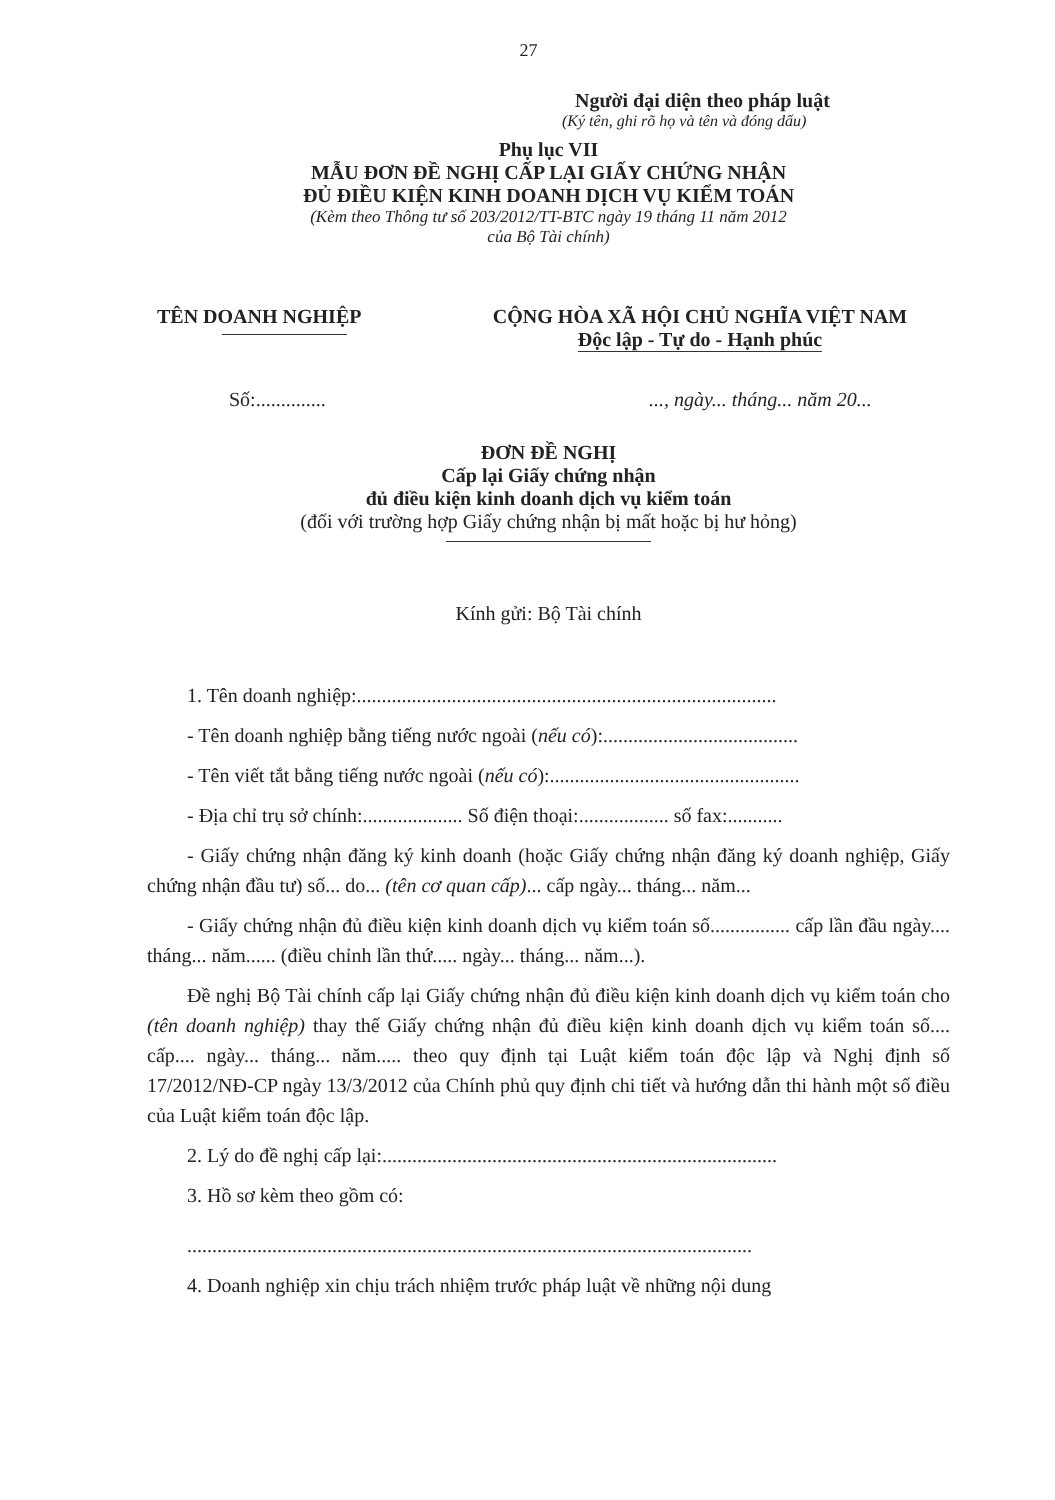27
Người đại diện theo pháp luật
(Ký tên, ghi rõ họ và tên và đóng dấu)
Phụ lục VII
MẪU ĐƠN ĐỀ NGHỊ CẤP LẠI GIẤY CHỨNG NHẬN
ĐỦ ĐIỀU KIỆN KINH DOANH DỊCH VỤ KIỂM TOÁN
(Kèm theo Thông tư số 203/2012/TT-BTC ngày 19 tháng 11 năm 2012
của Bộ Tài chính)
TÊN DOANH NGHIỆP CỘNG HÒA XÃ HỘI CHỦ NGHĨA VIỆT NAM
Độc lập - Tự do - Hạnh phúc
Số:.............. ..., ngày... tháng... năm 20...
ĐƠN ĐỀ NGHỊ
Cấp lại Giấy chứng nhận
đủ điều kiện kinh doanh dịch vụ kiểm toán
(đối với trường hợp Giấy chứng nhận bị mất hoặc bị hư hỏng)
Kính gửi: Bộ Tài chính
1. Tên doanh nghiệp:....................................................................................
- Tên doanh nghiệp bằng tiếng nước ngoài (nếu có):.......................................
- Tên viết tắt bằng tiếng nước ngoài (nếu có):..................................................
- Địa chỉ trụ sở chính:.................... Số điện thoại:.................. số fax:...........
- Giấy chứng nhận đăng ký kinh doanh (hoặc Giấy chứng nhận đăng ký doanh nghiệp, Giấy chứng nhận đầu tư) số... do... (tên cơ quan cấp)... cấp ngày... tháng... năm...
- Giấy chứng nhận đủ điều kiện kinh doanh dịch vụ kiểm toán số................ cấp lần đầu ngày.... tháng... năm...... (điều chỉnh lần thứ..... ngày... tháng... năm...).
Đề nghị Bộ Tài chính cấp lại Giấy chứng nhận đủ điều kiện kinh doanh dịch vụ kiểm toán cho (tên doanh nghiệp) thay thế Giấy chứng nhận đủ điều kiện kinh doanh dịch vụ kiểm toán số.... cấp.... ngày... tháng... năm..... theo quy định tại Luật kiểm toán độc lập và Nghị định số 17/2012/NĐ-CP ngày 13/3/2012 của Chính phủ quy định chi tiết và hướng dẫn thi hành một số điều của Luật kiểm toán độc lập.
2. Lý do đề nghị cấp lại:...............................................................................
3. Hồ sơ kèm theo gồm có:
.................................................................................................................
4. Doanh nghiệp xin chịu trách nhiệm trước pháp luật về những nội dung